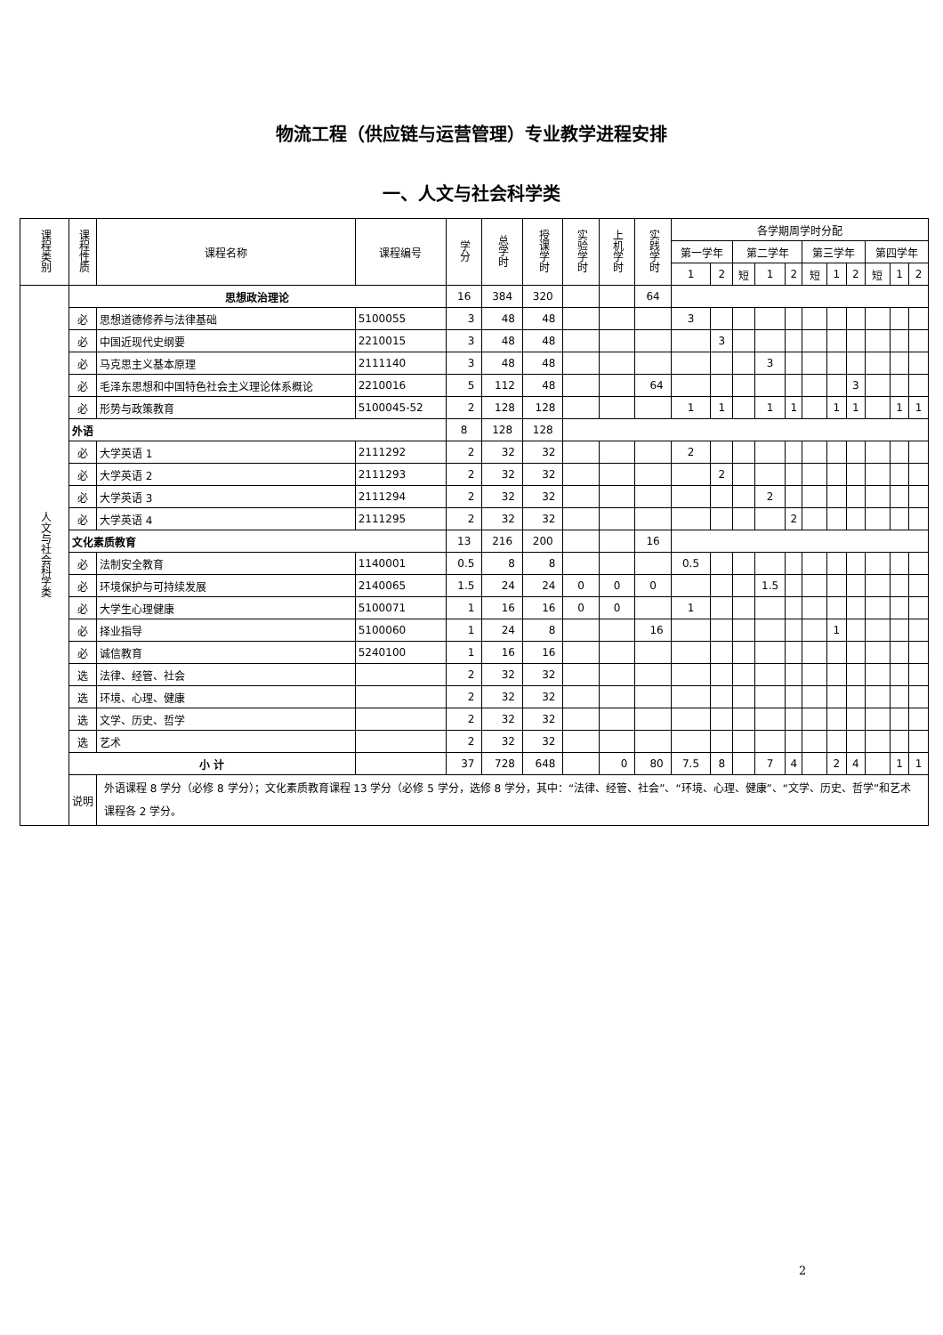物流工程（供应链与运营管理）专业教学进程安排
一、人文与社会科学类
| 课程类别 | 课程性质 | 课程名称 | 课程编号 | 学分 | 总学时 | 授课学时 | 实验学时 | 上机学时 | 实践学时 | 各学期周学时分配 | | | | | | | | | | |
| --- | --- | --- | --- | --- | --- | --- | --- | --- | --- | --- | --- | --- | --- | --- | --- | --- | --- | --- | --- | --- |
| | | | | | | | | | | 第一学年 | | 第二学年 | | | 第三学年 | | | 第四学年 | | |
| | | | | | | | | | | 1 | 2 | 短 | 1 | 2 | 短 | 1 | 2 | 短 | 1 | 2 |
| 人文与社会科学类 | 思想政治理论 | | | 16 | 384 | 320 | | | 64 | | | | | | | | | | | |
| | 必 | 思想道德修养与法律基础 | 5100055 | 3 | 48 | 48 | | | | 3 | | | | | | | | | | |
| | 必 | 中国近现代史纲要 | 2210015 | 3 | 48 | 48 | | | | | 3 | | | | | | | | | |
| | 必 | 马克思主义基本原理 | 2111140 | 3 | 48 | 48 | | | | | | | 3 | | | | | | | |
| | 必 | 毛泽东思想和中国特色社会主义理论体系概论 | 2210016 | 5 | 112 | 48 | | | 64 | | | | | | | | 3 | | | |
| | 必 | 形势与政策教育 | 5100045-52 | 2 | 128 | 128 | | | | 1 | 1 | | 1 | 1 | | 1 | 1 | | 1 | 1 |
| | 外语 | | | 8 | 128 | 128 | | | | | | | | | | | | | | |
| | 必 | 大学英语 1 | 2111292 | 2 | 32 | 32 | | | | 2 | | | | | | | | | | |
| | 必 | 大学英语 2 | 2111293 | 2 | 32 | 32 | | | | | 2 | | | | | | | | | |
| | 必 | 大学英语 3 | 2111294 | 2 | 32 | 32 | | | | | | | 2 | | | | | | | |
| | 必 | 大学英语 4 | 2111295 | 2 | 32 | 32 | | | | | | | | 2 | | | | | | |
| | 文化素质教育 | | | 13 | 216 | 200 | | | 16 | | | | | | | | | | | |
| | 必 | 法制安全教育 | 1140001 | 0.5 | 8 | 8 | | | | 0.5 | | | | | | | | | | |
| | 必 | 环境保护与可持续发展 | 2140065 | 1.5 | 24 | 24 | 0 | 0 | 0 | | | | 1.5 | | | | | | | |
| | 必 | 大学生心理健康 | 5100071 | 1 | 16 | 16 | 0 | 0 | | 1 | | | | | | | | | | |
| | 必 | 择业指导 | 5100060 | 1 | 24 | 8 | | | 16 | | | | | | | 1 | | | | |
| | 必 | 诚信教育 | 5240100 | 1 | 16 | 16 | | | | | | | | | | | | | | |
| | 选 | 法律、经管、社会 | | 2 | 32 | 32 | | | | | | | | | | | | | | |
| | 选 | 环境、心理、健康 | | 2 | 32 | 32 | | | | | | | | | | | | | | |
| | 选 | 文学、历史、哲学 | | 2 | 32 | 32 | | | | | | | | | | | | | | |
| | 选 | 艺术 | | 2 | 32 | 32 | | | | | | | | | | | | | | |
| | 小 计 | | | 37 | 728 | 648 | | 0 | 80 | 7.5 | 8 | | 7 | 4 | | 2 | 4 | | 1 | 1 |
| | 说明 | 外语课程 8 学分（必修 8 学分）；文化素质教育课程 13 学分（必修 5 学分，选修 8 学分，其中：“法律、经管、社会”、“环境、心理、健康”、“文学、历史、哲学”和艺术课程各 2 学分。 | | | | | | | | | | | | | | | | | | |
2